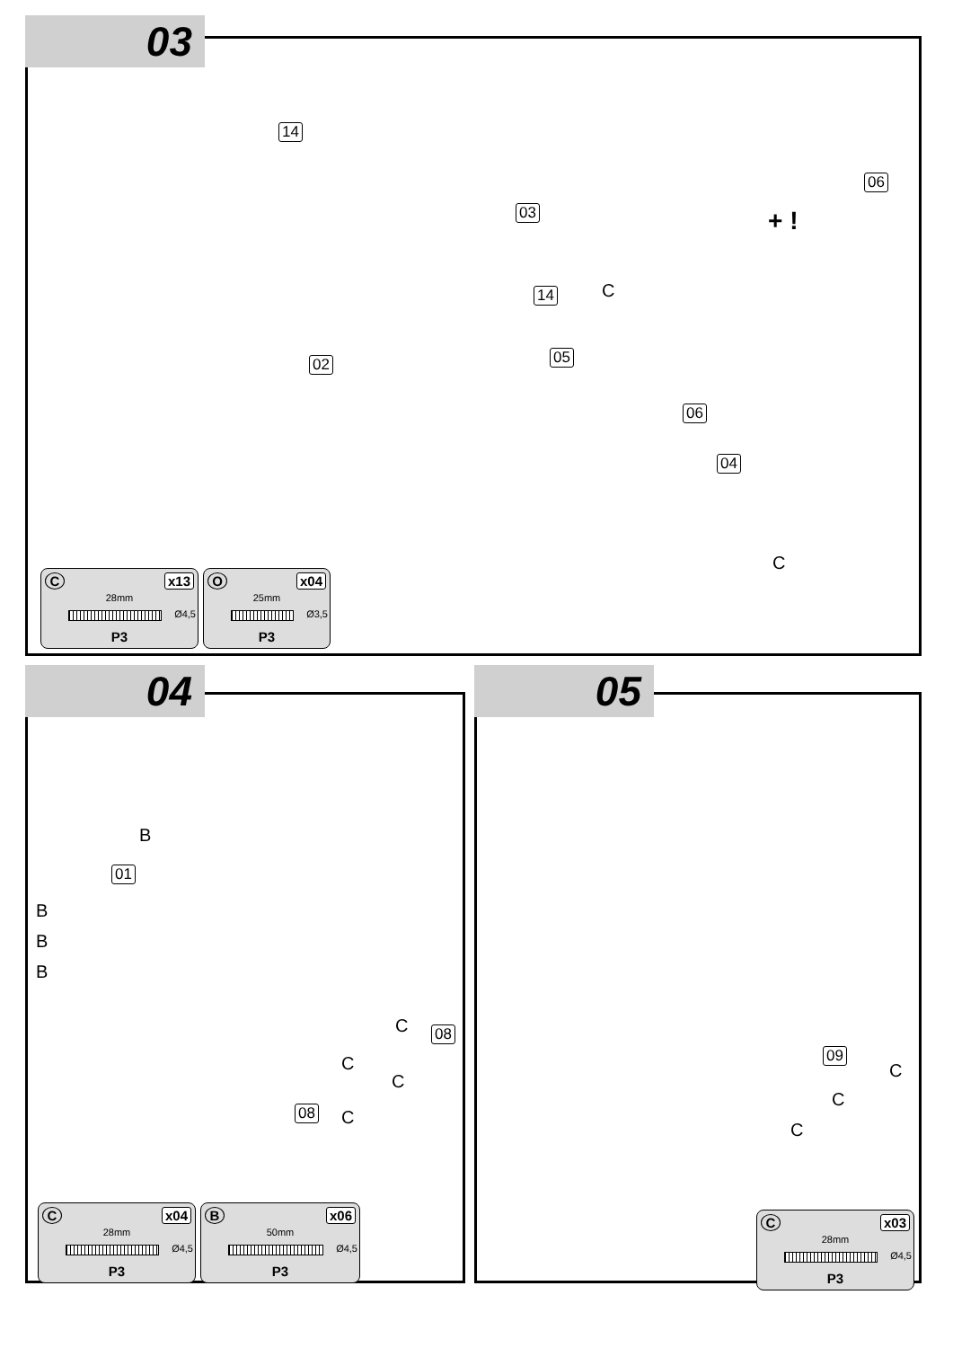03
14
03
14
02 05
06
04
06
+ !
C
C
C x13
28mm
Ø4,5
P3
O x04
25mm
Ø3,5
P3
04
B
01
B
B
B
08
08
C
C
C
C
C x04
28mm
Ø4,5
P3
B x06
50mm
Ø4,5
P3
05
09
C
C
C
C x03
28mm
Ø4,5
P3